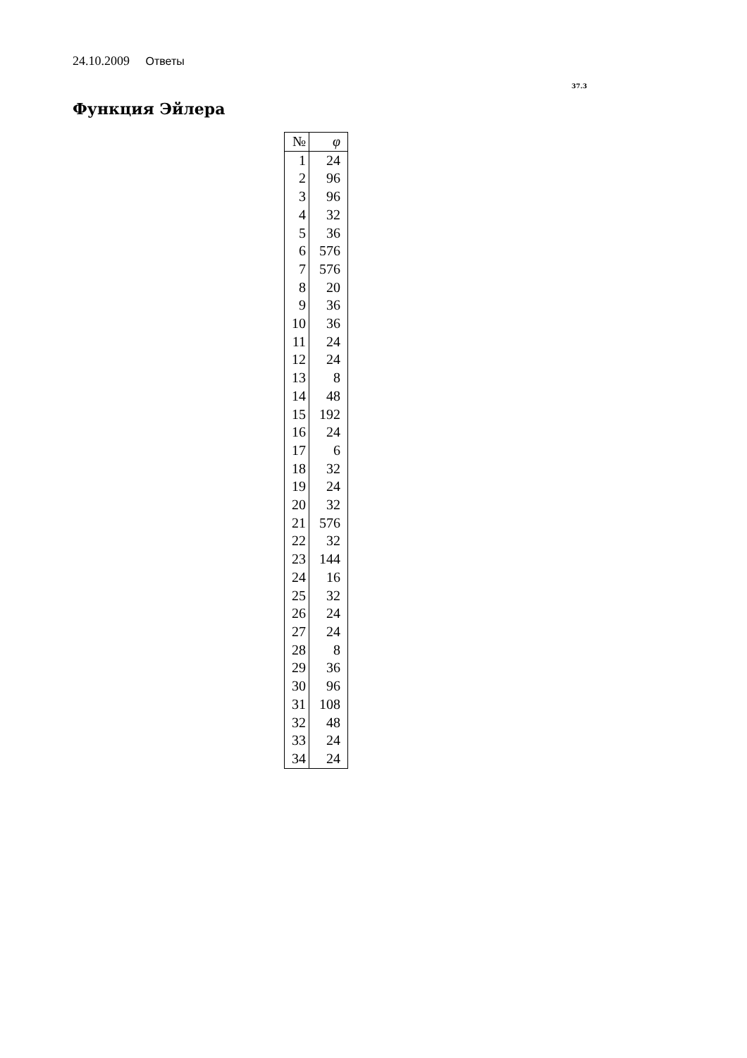24.10.2009 Ответы
37.3
Функция Эйлера
| № | φ |
| --- | --- |
| 1 | 24 |
| 2 | 96 |
| 3 | 96 |
| 4 | 32 |
| 5 | 36 |
| 6 | 576 |
| 7 | 576 |
| 8 | 20 |
| 9 | 36 |
| 10 | 36 |
| 11 | 24 |
| 12 | 24 |
| 13 | 8 |
| 14 | 48 |
| 15 | 192 |
| 16 | 24 |
| 17 | 6 |
| 18 | 32 |
| 19 | 24 |
| 20 | 32 |
| 21 | 576 |
| 22 | 32 |
| 23 | 144 |
| 24 | 16 |
| 25 | 32 |
| 26 | 24 |
| 27 | 24 |
| 28 | 8 |
| 29 | 36 |
| 30 | 96 |
| 31 | 108 |
| 32 | 48 |
| 33 | 24 |
| 34 | 24 |